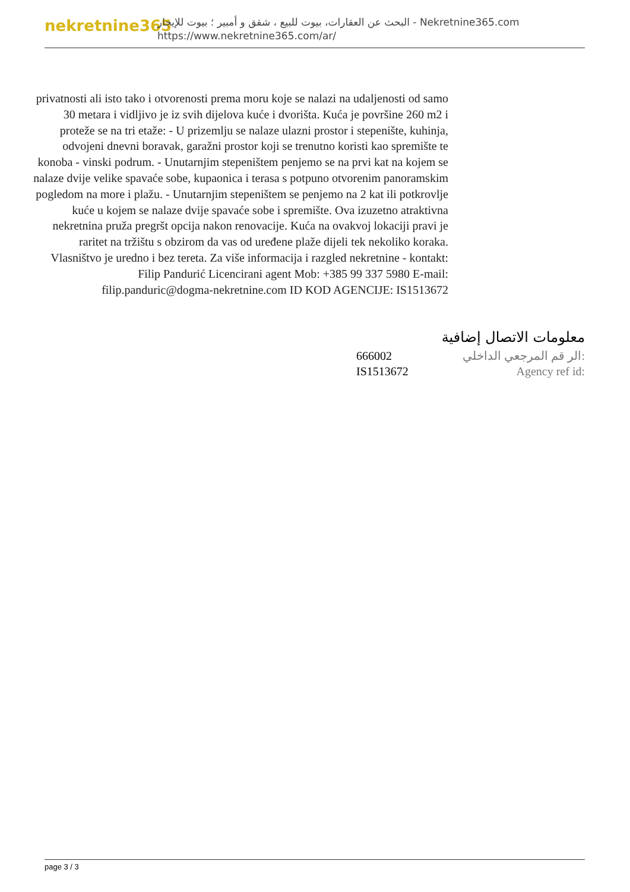nekretnine365
البحث عن العقارات، بيوت للبيع ، شقق و أمبير ؛ بيوت للإيجار - Nekretnine365.com
https://www.nekretnine365.com/ar/
privatnosti ali isto tako i otvorenosti prema moru koje se nalazi na udaljenosti od samo 30 metara i vidljivo je iz svih dijelova kuće i dvorišta. Kuća je površine 260 m2 i proteže se na tri etaže: - U prizemlju se nalaze ulazni prostor i stepenište, kuhinja, odvojeni dnevni boravak, garažni prostor koji se trenutno koristi kao spremište te konoba - vinski podrum. - Unutarnjim stepeništem penjemo se na prvi kat na kojem se nalaze dvije velike spavaće sobe, kupaonica i terasa s potpuno otvorenim panoramskim pogledom na more i plažu. - Unutarnjim stepeništem se penjemo na 2 kat ili potkrovlje kuće u kojem se nalaze dvije spavaće sobe i spremište. Ova izuzetno atraktivna nekretnina pruža pregršt opcija nakon renovacije. Kuća na ovakvoj lokaciji pravi je raritet na tržištu s obzirom da vas od uređene plaže dijeli tek nekoliko koraka. Vlasništvo je uredno i bez tereta. Za više informacija i razgled nekretnine - kontakt: Filip Pandurić Licencirani agent Mob: +385 99 337 5980 E-mail: filip.panduric@dogma-nekretnine.com ID KOD AGENCIJE: IS1513672
معلومات الاتصال إضافية
الر قم المرجعي الداخلي: 666002
Agency ref id: IS1513672
page 3 / 3